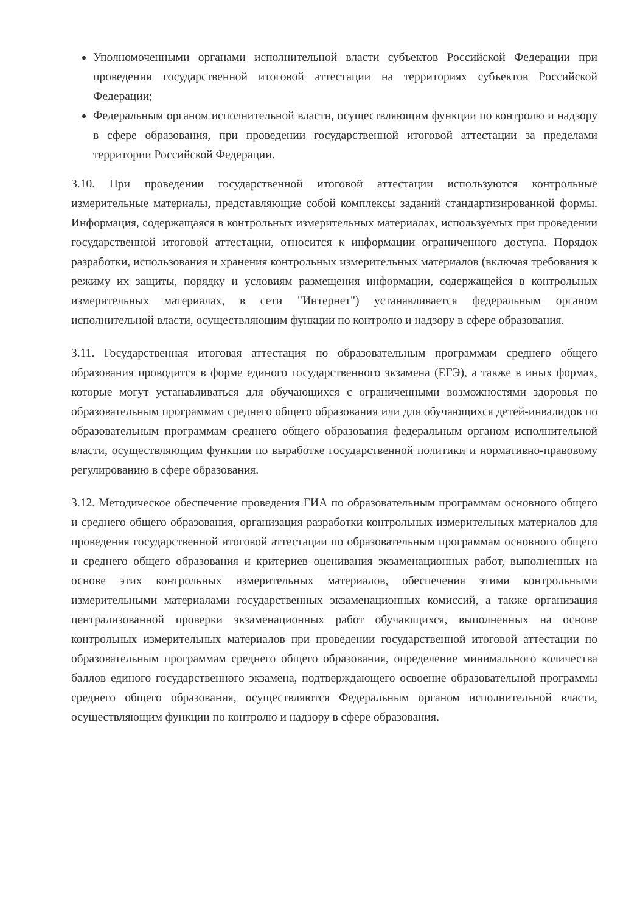Уполномоченными органами исполнительной власти субъектов Российской Федерации при проведении государственной итоговой аттестации на территориях субъектов Российской Федерации;
Федеральным органом исполнительной власти, осуществляющим функции по контролю и надзору в сфере образования, при проведении государственной итоговой аттестации за пределами территории Российской Федерации.
3.10. При проведении государственной итоговой аттестации используются контрольные измерительные материалы, представляющие собой комплексы заданий стандартизированной формы. Информация, содержащаяся в контрольных измерительных материалах, используемых при проведении государственной итоговой аттестации, относится к информации ограниченного доступа. Порядок разработки, использования и хранения контрольных измерительных материалов (включая требования к режиму их защиты, порядку и условиям размещения информации, содержащейся в контрольных измерительных материалах, в сети "Интернет") устанавливается федеральным органом исполнительной власти, осуществляющим функции по контролю и надзору в сфере образования.
3.11. Государственная итоговая аттестация по образовательным программам среднего общего образования проводится в форме единого государственного экзамена (ЕГЭ), а также в иных формах, которые могут устанавливаться для обучающихся с ограниченными возможностями здоровья по образовательным программам среднего общего образования или для обучающихся детей-инвалидов по образовательным программам среднего общего образования федеральным органом исполнительной власти, осуществляющим функции по выработке государственной политики и нормативно-правовому регулированию в сфере образования.
3.12. Методическое обеспечение проведения ГИА по образовательным программам основного общего и среднего общего образования, организация разработки контрольных измерительных материалов для проведения государственной итоговой аттестации по образовательным программам основного общего и среднего общего образования и критериев оценивания экзаменационных работ, выполненных на основе этих контрольных измерительных материалов, обеспечения этими контрольными измерительными материалами государственных экзаменационных комиссий, а также организация централизованной проверки экзаменационных работ обучающихся, выполненных на основе контрольных измерительных материалов при проведении государственной итоговой аттестации по образовательным программам среднего общего образования, определение минимального количества баллов единого государственного экзамена, подтверждающего освоение образовательной программы среднего общего образования, осуществляются Федеральным органом исполнительной власти, осуществляющим функции по контролю и надзору в сфере образования.